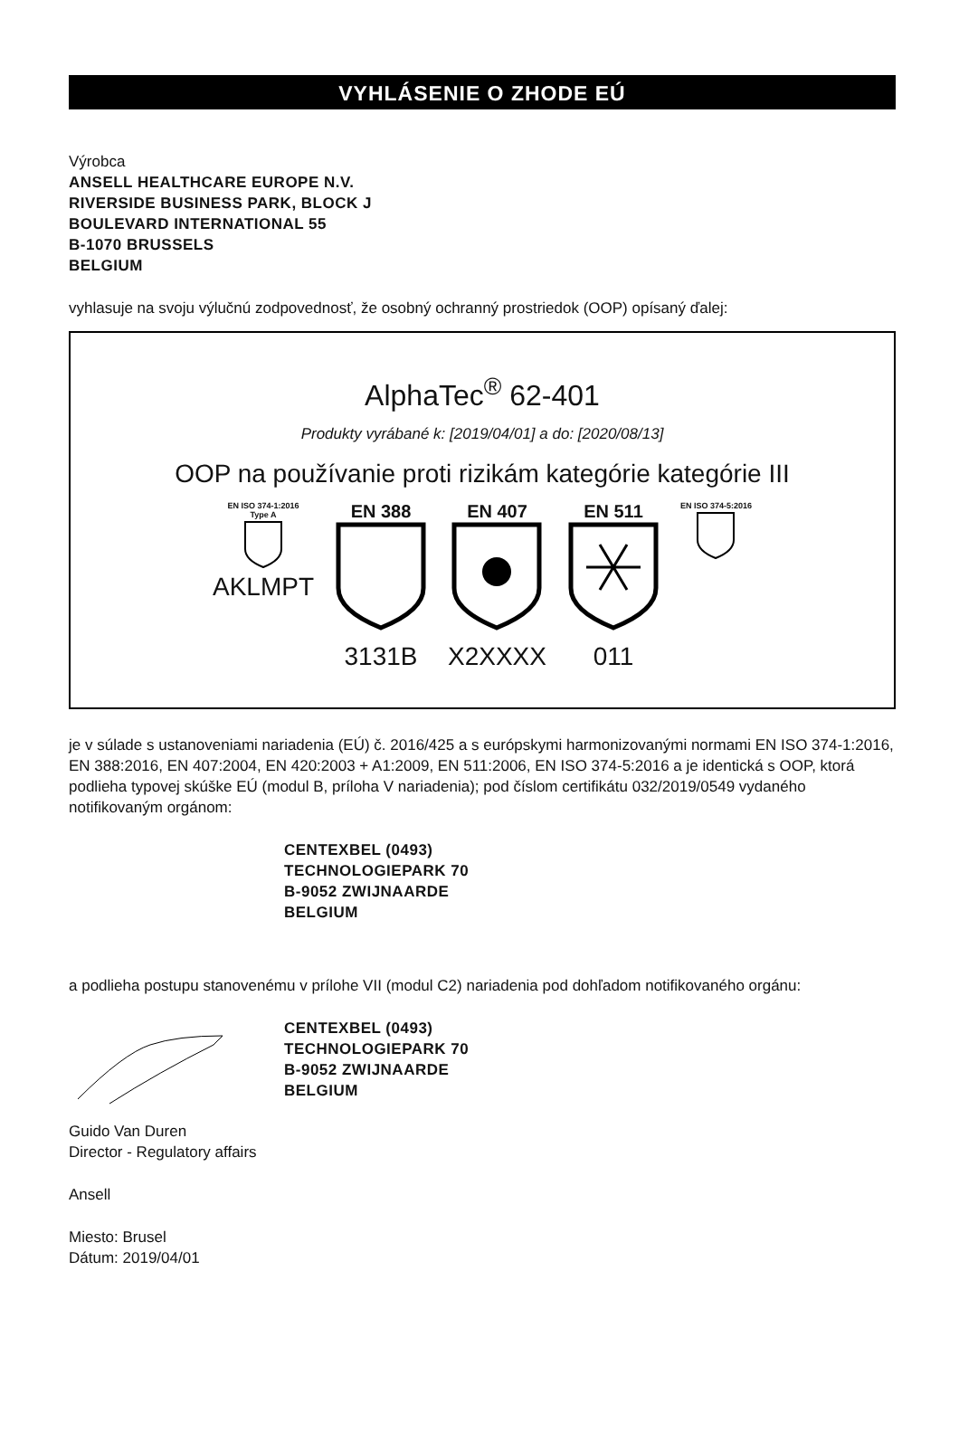VYHLÁSENIE O ZHODE EÚ
Výrobca
ANSELL HEALTHCARE EUROPE N.V.
RIVERSIDE BUSINESS PARK, BLOCK J
BOULEVARD INTERNATIONAL 55
B-1070 BRUSSELS
BELGIUM
vyhlasuje na svoju výlučnú zodpovednosť, že osobný ochranný prostriedok (OOP) opísaný ďalej:
AlphaTec<sup>®</sup> 62-401
Produkty vyrábané k: [2019/04/01] a do: [2020/08/13]
OOP na používanie proti rizikám kategórie kategórie III
EN ISO 374-1:2016
Type A
AKLMPT
EN 388
3131B
EN 407
X2XXXX
EN 511
011
EN ISO 374-5:2016
je v súlade s ustanoveniami nariadenia (EÚ) č. 2016/425 a s európskymi harmonizovanými normami EN ISO 374-1:2016, EN 388:2016, EN 407:2004, EN 420:2003 + A1:2009, EN 511:2006, EN ISO 374-5:2016 a je identická s OOP, ktorá podlieha typovej skúške EÚ (modul B, príloha V nariadenia); pod číslom certifikátu 032/2019/0549 vydaného notifikovaným orgánom:
CENTEXBEL (0493)
TECHNOLOGIEPARK 70
B-9052 ZWIJNAARDE
BELGIUM
a podlieha postupu stanovenému v prílohe VII (modul C2) nariadenia pod dohľadom notifikovaného orgánu:
CENTEXBEL (0493)
TECHNOLOGIEPARK 70
B-9052 ZWIJNAARDE
BELGIUM
Guido Van Duren
Director - Regulatory affairs
Ansell
Miesto: Brusel
Dátum: 2019/04/01